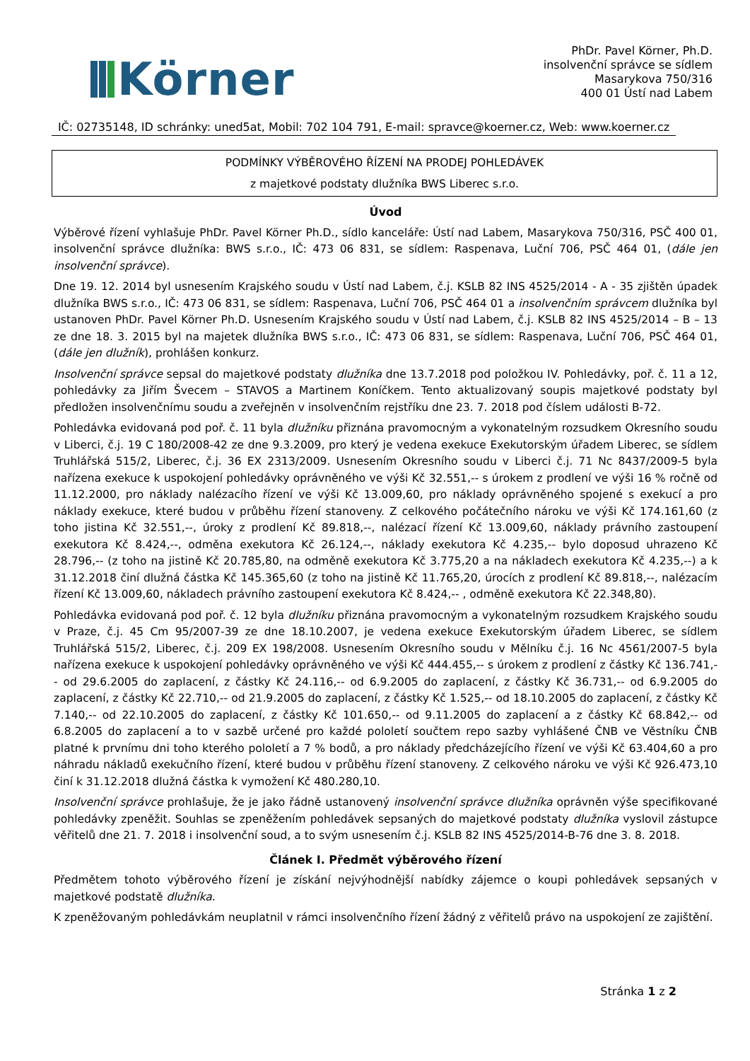Körner
PhDr. Pavel Körner, Ph.D.
insolvenční správce se sídlem
Masarykova 750/316
400 01 Ústí nad Labem
IČ: 02735148, ID schránky: uned5at, Mobil: 702 104 791, E-mail: spravce@koerner.cz, Web: www.koerner.cz
PODMÍNKY VÝBĚROVÉHO ŘÍZENÍ NA PRODEJ POHLEDÁVEK
z majetkové podstaty dlužníka BWS Liberec s.r.o.
Úvod
Výběrové řízení vyhlašuje PhDr. Pavel Körner Ph.D., sídlo kanceláře: Ústí nad Labem, Masarykova 750/316, PSČ 400 01, insolvenční správce dlužníka: BWS s.r.o., IČ: 473 06 831, se sídlem: Raspenava, Luční 706, PSČ 464 01, (dále jen insolvenční správce).
Dne 19. 12. 2014 byl usnesením Krajského soudu v Ústí nad Labem, č.j. KSLB 82 INS 4525/2014 - A - 35 zjištěn úpadek dlužníka BWS s.r.o., IČ: 473 06 831, se sídlem: Raspenava, Luční 706, PSČ 464 01 a insolvenčním správcem dlužníka byl ustanoven PhDr. Pavel Körner Ph.D. Usnesením Krajského soudu v Ústí nad Labem, č.j. KSLB 82 INS 4525/2014 – B – 13 ze dne 18. 3. 2015 byl na majetek dlužníka BWS s.r.o., IČ: 473 06 831, se sídlem: Raspenava, Luční 706, PSČ 464 01, (dále jen dlužník), prohlášen konkurz.
Insolvenční správce sepsal do majetkové podstaty dlužníka dne 13.7.2018 pod položkou IV. Pohledávky, poř. č. 11 a 12, pohledávky za Jiřím Švecem – STAVOS a Martinem Koníčkem. Tento aktualizovaný soupis majetkové podstaty byl předložen insolvenčnímu soudu a zveřejněn v insolvenčním rejstříku dne 23. 7. 2018 pod číslem události B-72.
Pohledávka evidovaná pod poř. č. 11 byla dlužníku přiznána pravomocným a vykonatelným rozsudkem Okresního soudu v Liberci, č.j. 19 C 180/2008-42 ze dne 9.3.2009, pro který je vedena exekuce Exekutorským úřadem Liberec, se sídlem Truhlářská 515/2, Liberec, č.j. 36 EX 2313/2009. Usnesením Okresního soudu v Liberci č.j. 71 Nc 8437/2009-5 byla nařízena exekuce k uspokojení pohledávky oprávněného ve výši Kč 32.551,-- s úrokem z prodlení ve výši 16 % ročně od 11.12.2000, pro náklady nalézacího řízení ve výši Kč 13.009,60, pro náklady oprávněného spojené s exekucí a pro náklady exekuce, které budou v průběhu řízení stanoveny. Z celkového počátečního nároku ve výši Kč 174.161,60 (z toho jistina Kč 32.551,--, úroky z prodlení Kč 89.818,--, nalézací řízení Kč 13.009,60, náklady právního zastoupení exekutora Kč 8.424,--, odměna exekutora Kč 26.124,--, náklady exekutora Kč 4.235,-- bylo doposud uhrazeno Kč 28.796,-- (z toho na jistině Kč 20.785,80, na odměně exekutora Kč 3.775,20 a na nákladech exekutora Kč 4.235,--) a k 31.12.2018 činí dlužná částka Kč 145.365,60 (z toho na jistině Kč 11.765,20, úrocích z prodlení Kč 89.818,--, nalézacím řízení Kč 13.009,60, nákladech právního zastoupení exekutora Kč 8.424,-- , odměně exekutora Kč 22.348,80).
Pohledávka evidovaná pod poř. č. 12 byla dlužníku přiznána pravomocným a vykonatelným rozsudkem Krajského soudu v Praze, č.j. 45 Cm 95/2007-39 ze dne 18.10.2007, je vedena exekuce Exekutorským úřadem Liberec, se sídlem Truhlářská 515/2, Liberec, č.j. 209 EX 198/2008. Usnesením Okresního soudu v Mělníku č.j. 16 Nc 4561/2007-5 byla nařízena exekuce k uspokojení pohledávky oprávněného ve výši Kč 444.455,-- s úrokem z prodlení z částky Kč 136.741,-- od 29.6.2005 do zaplacení, z částky Kč 24.116,-- od 6.9.2005 do zaplacení, z částky Kč 36.731,-- od 6.9.2005 do zaplacení, z částky Kč 22.710,-- od 21.9.2005 do zaplacení, z částky Kč 1.525,-- od 18.10.2005 do zaplacení, z částky Kč 7.140,-- od 22.10.2005 do zaplacení, z částky Kč 101.650,-- od 9.11.2005 do zaplacení a z částky Kč 68.842,-- od 6.8.2005 do zaplacení a to v sazbě určené pro každé pololetí součtem repo sazby vyhlášené ČNB ve Věstníku ČNB platné k prvnímu dni toho kterého pololetí a 7 % bodů, a pro náklady předcházejícího řízení ve výši Kč 63.404,60 a pro náhradu nákladů exekučního řízení, které budou v průběhu řízení stanoveny. Z celkového nároku ve výši Kč 926.473,10 činí k 31.12.2018 dlužná částka k vymožení Kč 480.280,10.
Insolvenční správce prohlašuje, že je jako řádně ustanovený insolvenční správce dlužníka oprávněn výše specifikované pohledávky zpeněžit. Souhlas se zpeněžením pohledávek sepsaných do majetkové podstaty dlužníka vyslovil zástupce věřitelů dne 21. 7. 2018 i insolvenční soud, a to svým usnesením č.j. KSLB 82 INS 4525/2014-B-76 dne 3. 8. 2018.
Článek I. Předmět výběrového řízení
Předmětem tohoto výběrového řízení je získání nejvýhodnější nabídky zájemce o koupi pohledávek sepsaných v majetkové podstatě dlužníka.
K zpeněžovaným pohledávkám neuplatnil v rámci insolvenčního řízení žádný z věřitelů právo na uspokojení ze zajištění.
Stránka 1 z 2